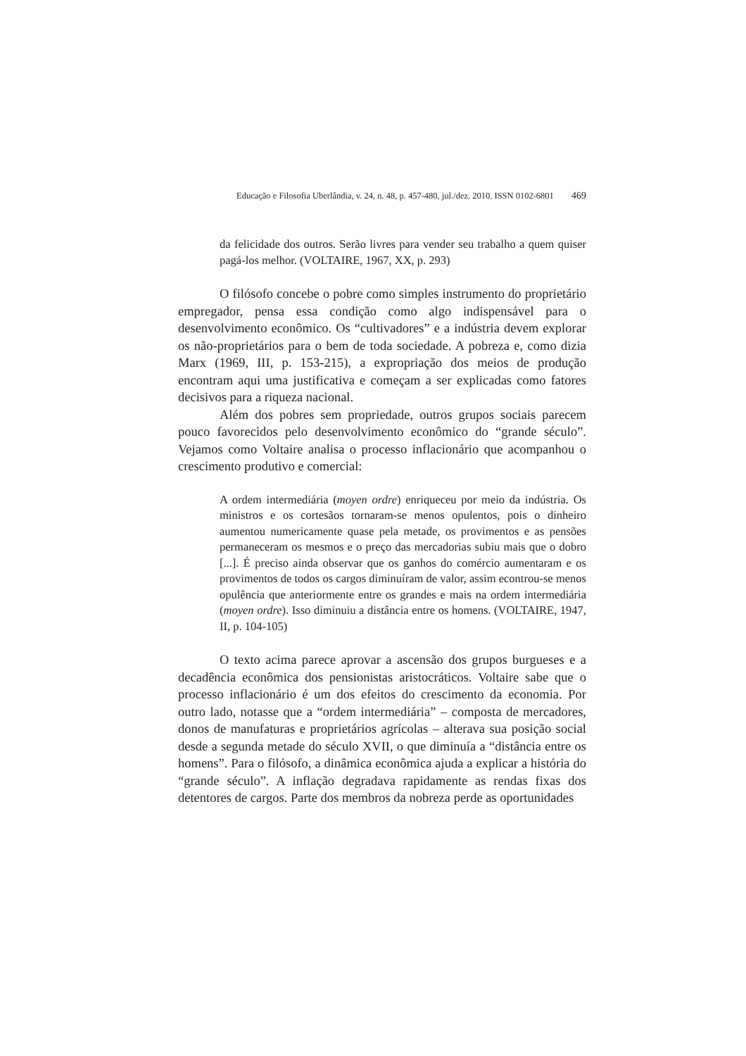Educação e Filosofia Uberlândia, v. 24, n. 48, p. 457-480, jul./dez. 2010. ISSN 0102-6801 469
da felicidade dos outros. Serão livres para vender seu trabalho a quem quiser pagá-los melhor. (VOLTAIRE, 1967, XX, p. 293)
O filósofo concebe o pobre como simples instrumento do proprietário empregador, pensa essa condição como algo indispensável para o desenvolvimento econômico. Os “cultivadores” e a indústria devem explorar os não-proprietários para o bem de toda sociedade. A pobreza e, como dizia Marx (1969, III, p. 153-215), a expropriação dos meios de produção encontram aqui uma justificativa e começam a ser explicadas como fatores decisivos para a riqueza nacional.
Além dos pobres sem propriedade, outros grupos sociais parecem pouco favorecidos pelo desenvolvimento econômico do “grande século”. Vejamos como Voltaire analisa o processo inflacionário que acompanhou o crescimento produtivo e comercial:
A ordem intermediária (moyen ordre) enriqueceu por meio da indústria. Os ministros e os cortesãos tornaram-se menos opulentos, pois o dinheiro aumentou numericamente quase pela metade, os provimentos e as pensões permaneceram os mesmos e o preço das mercadorias subiu mais que o dobro [...]. É preciso ainda observar que os ganhos do comércio aumentaram e os provimentos de todos os cargos diminuíram de valor, assim econtrou-se menos opulência que anteriormente entre os grandes e mais na ordem intermediária (moyen ordre). Isso diminuiu a distância entre os homens. (VOLTAIRE, 1947, II, p. 104-105)
O texto acima parece aprovar a ascensão dos grupos burgueses e a decadência econômica dos pensionistas aristocráticos. Voltaire sabe que o processo inflacionário é um dos efeitos do crescimento da economia. Por outro lado, notasse que a “ordem intermediária” – composta de mercadores, donos de manufaturas e proprietários agrícolas – alterava sua posição social desde a segunda metade do século XVII, o que diminuía a “distância entre os homens”. Para o filósofo, a dinâmica econômica ajuda a explicar a história do “grande século”. A inflação degradava rapidamente as rendas fixas dos detentores de cargos. Parte dos membros da nobreza perde as oportunidades